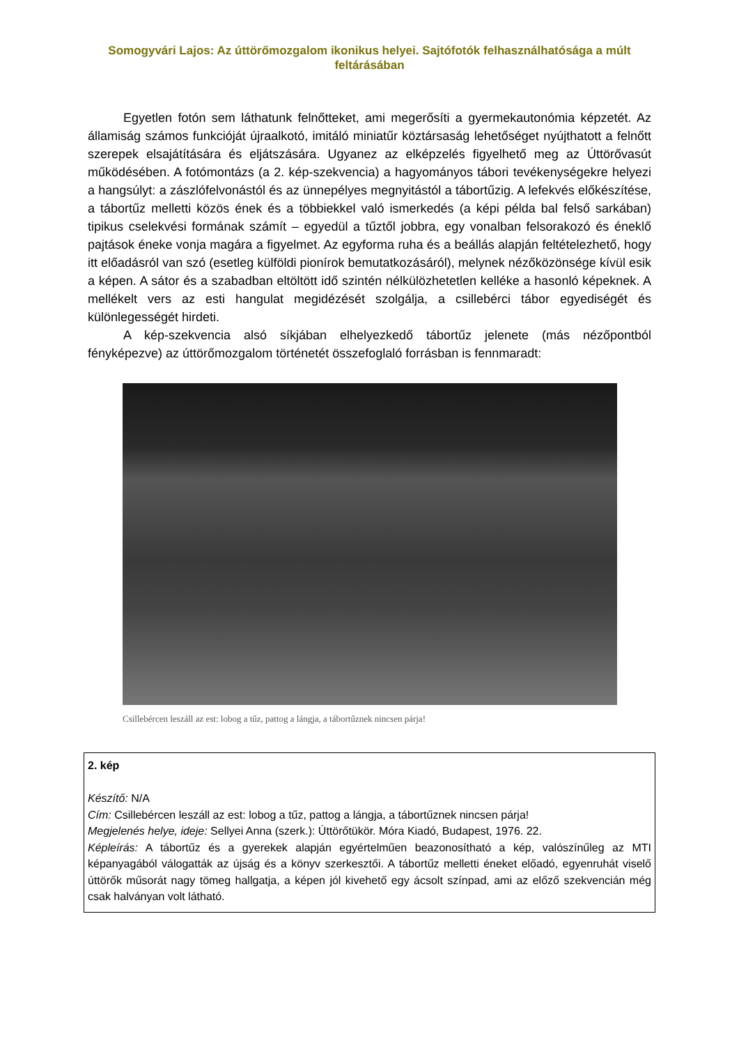Somogyvári Lajos: Az úttörőmozgalom ikonikus helyei. Sajtófotók felhasználhatósága a múlt feltárásában
Egyetlen fotón sem láthatunk felnőtteket, ami megerősíti a gyermekautonómia képzetét. Az államiság számos funkcióját újraalkotó, imitáló miniatűr köztársaság lehetőséget nyújthatott a felnőtt szerepek elsajátítására és eljátszására. Ugyanez az elképzelés figyelhető meg az Úttörővasút működésében. A fotómontázs (a 2. kép-szekvencia) a hagyományos tábori tevékenységekre helyezi a hangsúlyt: a zászlófelvonástól és az ünnepélyes megnyitástól a tábortűzig. A lefekvés előkészítése, a tábortűz melletti közös ének és a többiekkel való ismerkedés (a képi példa bal felső sarkában) tipikus cselekvési formának számít – egyedül a tűztől jobbra, egy vonalban felsorakozó és éneklő pajtások éneke vonja magára a figyelmet. Az egyforma ruha és a beállás alapján feltételezhető, hogy itt előadásról van szó (esetleg külföldi pionírok bemutatkozásáról), melynek nézőközönsége kívül esik a képen. A sátor és a szabadban eltöltött idő szintén nélkülözhetetlen kelléke a hasonló képeknek. A mellékelt vers az esti hangulat megidézését szolgálja, a csillebérci tábor egyediségét és különlegességét hirdeti.
A kép-szekvencia alsó síkjában elhelyezkedő tábortűz jelenete (más nézőpontból fényképezve) az úttörőmozgalom történetét összefoglaló forrásban is fennmaradt:
Csillebércen leszáll az est: lobog a tűz, pattog a lángja, a tábortűznek nincsen párja!
2. kép
Készítő: N/A
Cím: Csillebércen leszáll az est: lobog a tűz, pattog a lángja, a tábortűznek nincsen párja!
Megjelenés helye, ideje: Sellyei Anna (szerk.): Úttörőtükör. Móra Kiadó, Budapest, 1976. 22.
Képleírás: A tábortűz és a gyerekek alapján egyértelműen beazonosítható a kép, valószínűleg az MTI képanyagából válogatták az újság és a könyv szerkesztői. A tábortűz melletti éneket előadó, egyenruhát viselő úttörők műsorát nagy tömeg hallgatja, a képen jól kivehető egy ácsolt színpad, ami az előző szekvencián még csak halványan volt látható.